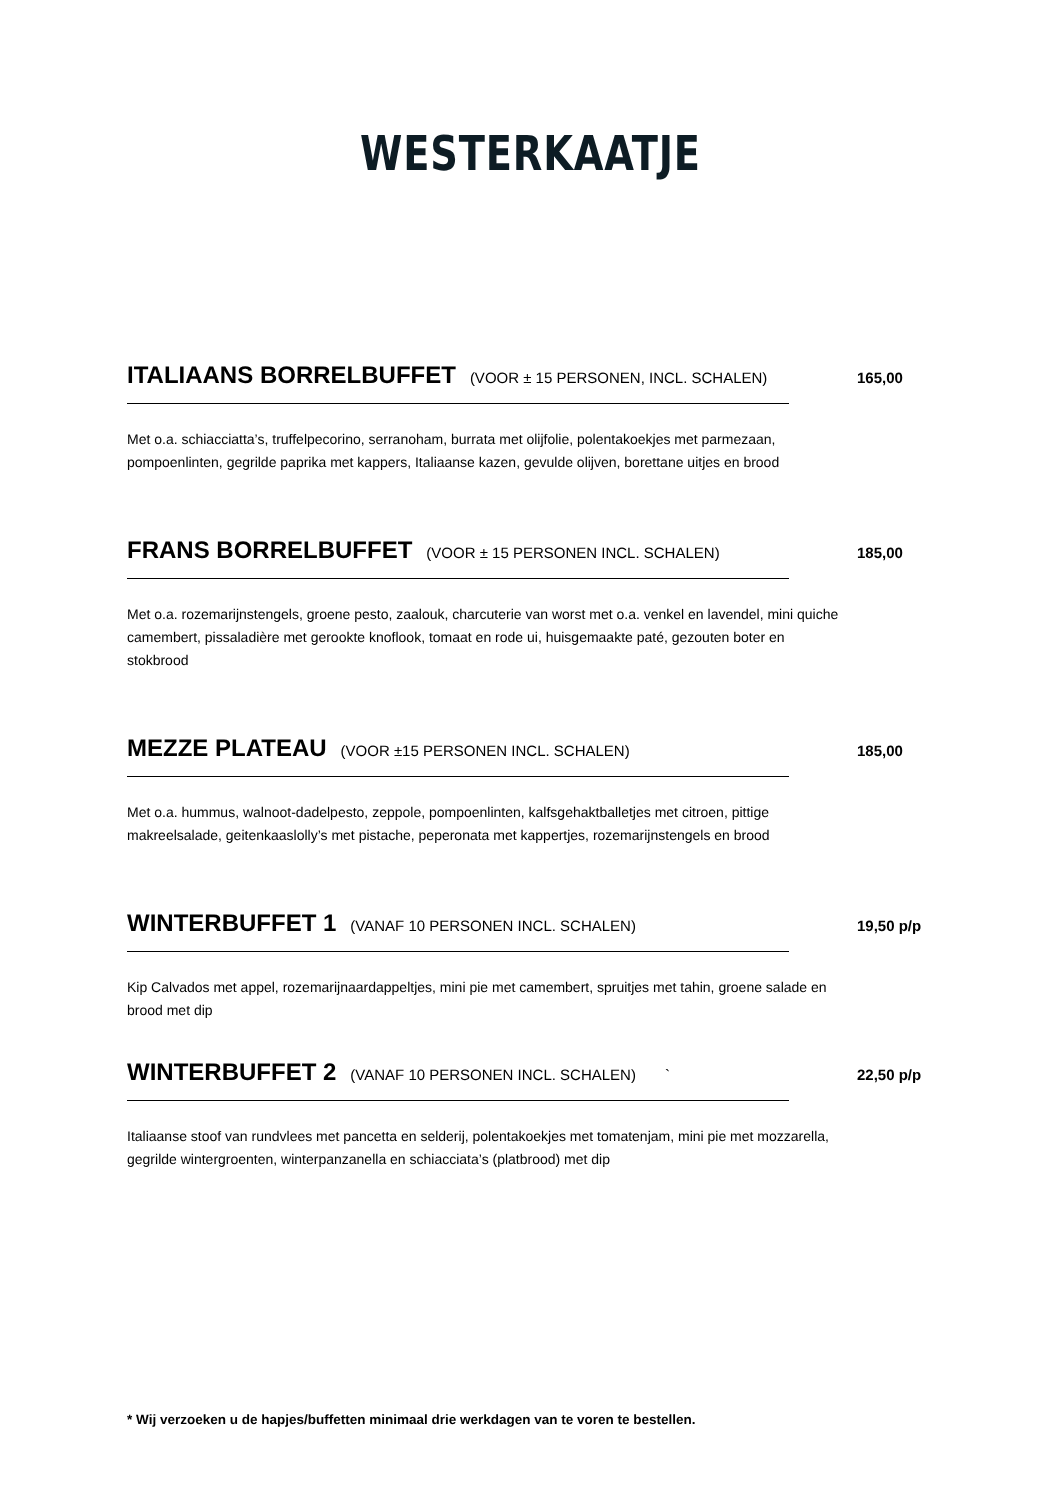WESTERKAATJE
ITALIAANS BORRELBUFFET (VOOR ± 15 PERSONEN, INCL. SCHALEN) 165,00
Met o.a. schiacciatta’s, truffelpecorino, serranoham, burrata met olijfolie, polentakoekjes met parmezaan, pompoenlinten, gegrilde paprika met kappers, Italiaanse kazen, gevulde olijven, borettane uitjes en brood
FRANS BORRELBUFFET (VOOR ± 15 PERSONEN INCL. SCHALEN) 185,00
Met o.a. rozemarijnstengels, groene pesto, zaalouk, charcuterie van worst met o.a. venkel en lavendel, mini quiche camembert, pissaladière met gerookte knoflook, tomaat en rode ui, huisgemaakte paté, gezouten boter en stokbrood
MEZZE PLATEAU (VOOR ±15 PERSONEN INCL. SCHALEN) 185,00
Met o.a. hummus, walnoot-dadelpesto, zeppole, pompoenlinten, kalfsgehaktballetjes met citroen, pittige makreelsalade, geitenkaaslolly’s met pistache, peperonata met kappertjes, rozemarijnstengels en brood
WINTERBUFFET 1 (VANAF 10 PERSONEN INCL. SCHALEN) 19,50 p/p
Kip Calvados met appel, rozemarijnaardappeltjes, mini pie met camembert, spruitjes met tahin, groene salade en brood met dip
WINTERBUFFET 2 (VANAF 10 PERSONEN INCL. SCHALEN) ` 22,50 p/p
Italiaanse stoof van rundvlees met pancetta en selderij, polentakoekjes met tomatenjam, mini pie met mozzarella, gegrilde wintergroenten, winterpanzanella en schiacciata’s (platbrood) met dip
* Wij verzoeken u de hapjes/buffetten minimaal drie werkdagen van te voren te bestellen.